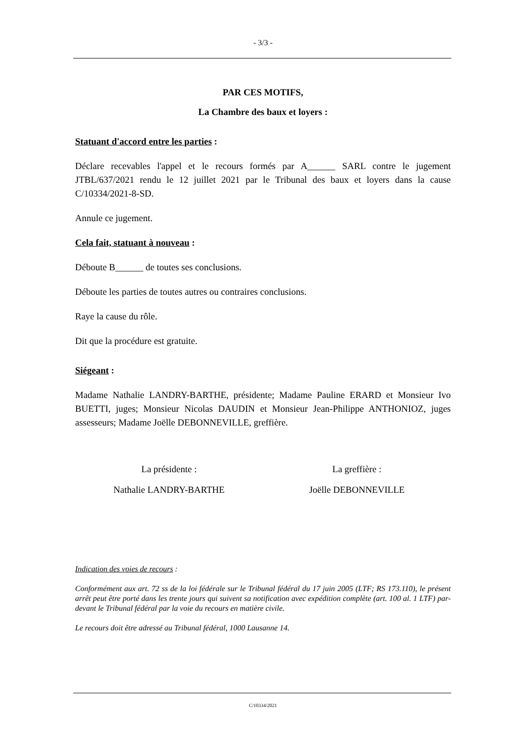- 3/3 -
PAR CES MOTIFS,
La Chambre des baux et loyers :
Statuant d'accord entre les parties :
Déclare recevables l'appel et le recours formés par A______ SARL contre le jugement JTBL/637/2021 rendu le 12 juillet 2021 par le Tribunal des baux et loyers dans la cause C/10334/2021-8-SD.
Annule ce jugement.
Cela fait, statuant à nouveau :
Déboute B______ de toutes ses conclusions.
Déboute les parties de toutes autres ou contraires conclusions.
Raye la cause du rôle.
Dit que la procédure est gratuite.
Siégeant :
Madame Nathalie LANDRY-BARTHE, présidente; Madame Pauline ERARD et Monsieur Ivo BUETTI, juges; Monsieur Nicolas DAUDIN et Monsieur Jean-Philippe ANTHONIOZ, juges assesseurs; Madame Joëlle DEBONNEVILLE, greffière.
La présidente : La greffière :
Nathalie LANDRY-BARTHE Joëlle DEBONNEVILLE
Indication des voies de recours :
Conformément aux art. 72 ss de la loi fédérale sur le Tribunal fédéral du 17 juin 2005 (LTF; RS 173.110), le présent arrêt peut être porté dans les trente jours qui suivent sa notification avec expédition complète (art. 100 al. 1 LTF) par-devant le Tribunal fédéral par la voie du recours en matière civile.
Le recours doit être adressé au Tribunal fédéral, 1000 Lausanne 14.
C/10334/2021